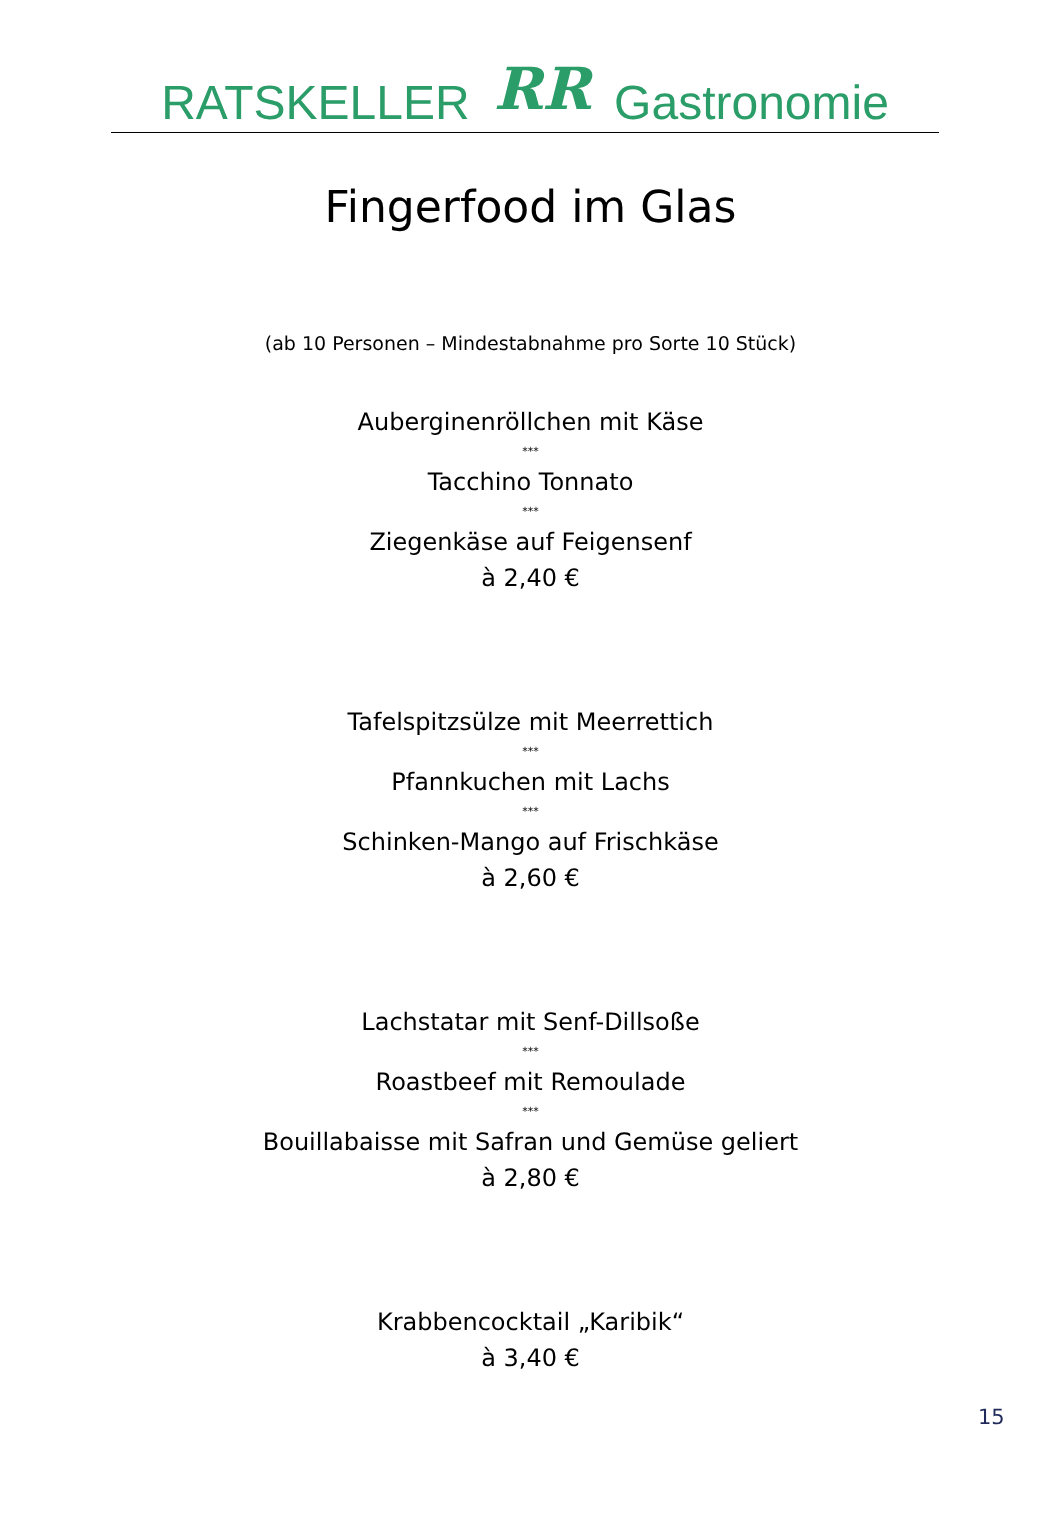RATSKELLER RR Gastronomie
Fingerfood im Glas
(ab 10 Personen – Mindestabnahme pro Sorte 10 Stück)
Auberginenröllchen mit Käse
***
Tacchino Tonnato
***
Ziegenkäse auf Feigensenf
à 2,40 €
Tafelspitzsülze mit Meerrettich
***
Pfannkuchen mit Lachs
***
Schinken-Mango auf Frischkäse
à 2,60 €
Lachstatar mit Senf-Dillsoße
***
Roastbeef mit Remoulade
***
Bouillabaisse mit Safran und Gemüse geliert
à 2,80 €
Krabbencocktail „Karibik“
à 3,40 €
15